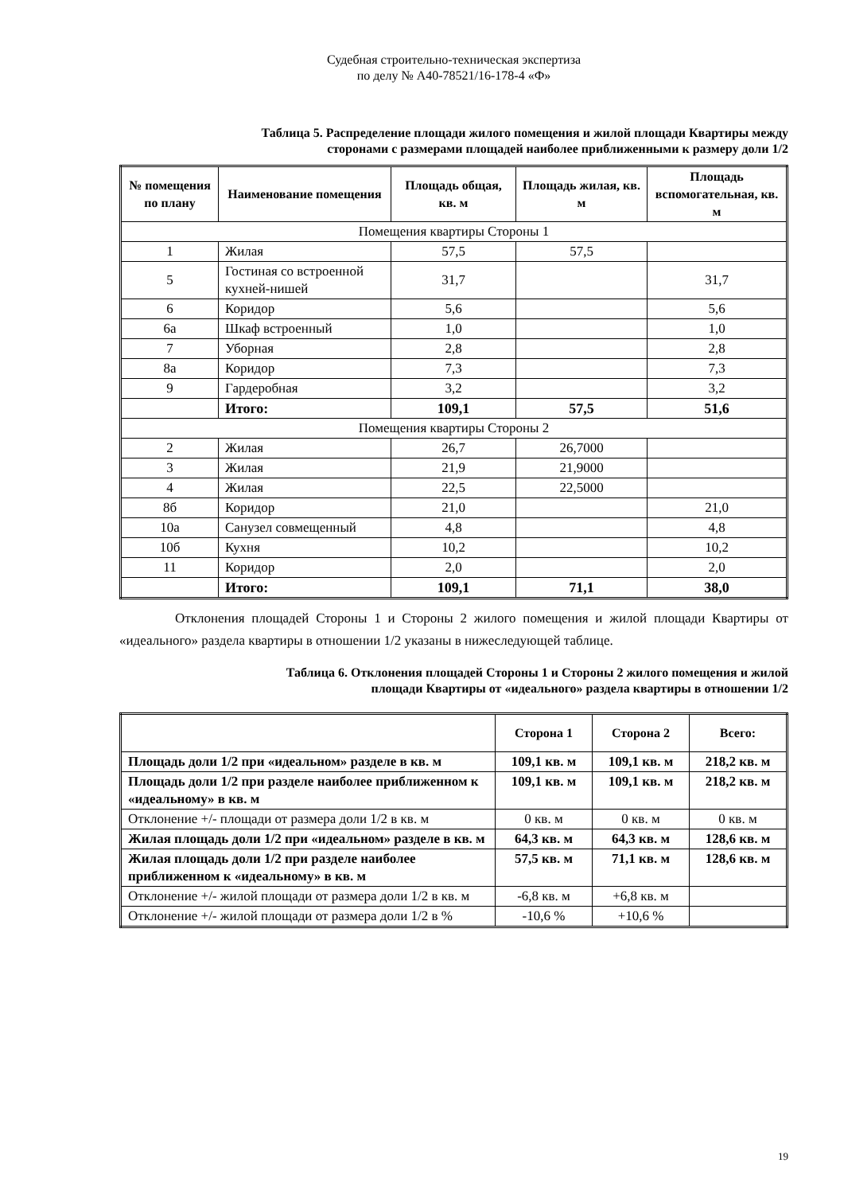Судебная строительно-техническая экспертиза
по делу № А40-78521/16-178-4 «Ф»
Таблица 5. Распределение площади жилого помещения и жилой площади Квартиры между
сторонами с размерами площадей наиболее приближенными к размеру доли 1/2
| № помещения по плану | Наименование помещения | Площадь общая, кв. м | Площадь жилая, кв. м | Площадь вспомогательная, кв. м |
| --- | --- | --- | --- | --- |
| Помещения квартиры Стороны 1 | | | | |
| 1 | Жилая | 57,5 | 57,5 | |
| 5 | Гостиная со встроенной кухней-нишей | 31,7 | | 31,7 |
| 6 | Коридор | 5,6 | | 5,6 |
| 6а | Шкаф встроенный | 1,0 | | 1,0 |
| 7 | Уборная | 2,8 | | 2,8 |
| 8а | Коридор | 7,3 | | 7,3 |
| 9 | Гардеробная | 3,2 | | 3,2 |
| | Итого: | 109,1 | 57,5 | 51,6 |
| Помещения квартиры Стороны 2 | | | | |
| 2 | Жилая | 26,7 | 26,7000 | |
| 3 | Жилая | 21,9 | 21,9000 | |
| 4 | Жилая | 22,5 | 22,5000 | |
| 8б | Коридор | 21,0 | | 21,0 |
| 10а | Санузел совмещенный | 4,8 | | 4,8 |
| 10б | Кухня | 10,2 | | 10,2 |
| 11 | Коридор | 2,0 | | 2,0 |
| | Итого: | 109,1 | 71,1 | 38,0 |
Отклонения площадей Стороны 1 и Стороны 2 жилого помещения и жилой площади Квартиры от «идеального» раздела квартиры в отношении 1/2 указаны в нижеследующей таблице.
Таблица 6. Отклонения площадей Стороны 1 и Стороны 2 жилого помещения и жилой
площади Квартиры от «идеального» раздела квартиры в отношении 1/2
| | Сторона 1 | Сторона 2 | Всего: |
| Площадь доли 1/2 при «идеальном» разделе в кв. м | 109,1 кв. м | 109,1 кв. м | 218,2 кв. м |
| Площадь доли 1/2 при разделе наиболее приближенном к «идеальному» в кв. м | 109,1 кв. м | 109,1 кв. м | 218,2 кв. м |
| Отклонение +/- площади от размера доли 1/2 в кв. м | 0 кв. м | 0 кв. м | 0 кв. м |
| Жилая площадь доли 1/2 при «идеальном» разделе в кв. м | 64,3 кв. м | 64,3 кв. м | 128,6 кв. м |
| Жилая площадь доли 1/2 при разделе наиболее приближенном к «идеальному» в кв. м | 57,5 кв. м | 71,1 кв. м | 128,6 кв. м |
| Отклонение +/- жилой площади от размера доли 1/2 в кв. м | -6,8 кв. м | +6,8 кв. м | |
| Отклонение +/- жилой площади от размера доли 1/2 в % | -10,6 % | +10,6 % | |
19